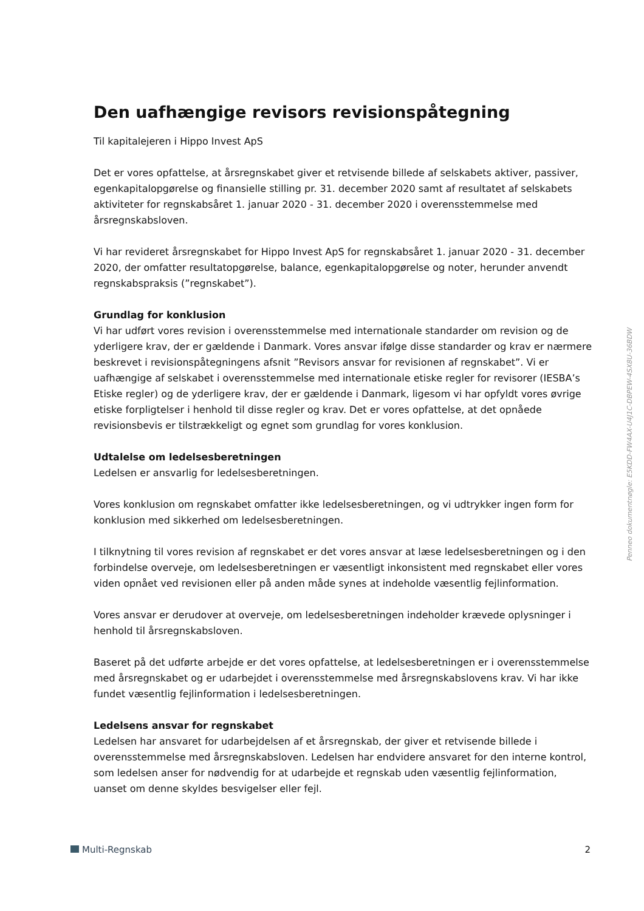Den uafhængige revisors revisionspåtegning
Til kapitalejeren i Hippo Invest ApS
Det er vores opfattelse, at årsregnskabet giver et retvisende billede af selskabets aktiver, passiver, egenkapitalopgørelse og finansielle stilling pr. 31. december 2020 samt af resultatet af selskabets aktiviteter for regnskabsåret 1. januar 2020 - 31. december 2020 i overensstemmelse med årsregnskabsloven.
Vi har revideret årsregnskabet for Hippo Invest ApS for regnskabsåret 1. januar 2020 - 31. december 2020, der omfatter resultatopgørelse, balance, egenkapitalopgørelse og noter, herunder anvendt regnskabspraksis (”regnskabet”).
Grundlag for konklusion
Vi har udført vores revision i overensstemmelse med internationale standarder om revision og de yderligere krav, der er gældende i Danmark. Vores ansvar ifølge disse standarder og krav er nærmere beskrevet i revisionspåtegningens afsnit ”Revisors ansvar for revisionen af regnskabet”. Vi er uafhængige af selskabet i overensstemmelse med internationale etiske regler for revisorer (IESBA’s Etiske regler) og de yderligere krav, der er gældende i Danmark, ligesom vi har opfyldt vores øvrige etiske forpligtelser i henhold til disse regler og krav. Det er vores opfattelse, at det opnåede revisionsbevis er tilstrækkeligt og egnet som grundlag for vores konklusion.
Udtalelse om ledelsesberetningen
Ledelsen er ansvarlig for ledelsesberetningen.
Vores konklusion om regnskabet omfatter ikke ledelsesberetningen, og vi udtrykker ingen form for konklusion med sikkerhed om ledelsesberetningen.
I tilknytning til vores revision af regnskabet er det vores ansvar at læse ledelsesberetningen og i den forbindelse overveje, om ledelsesberetningen er væsentligt inkonsistent med regnskabet eller vores viden opnået ved revisionen eller på anden måde synes at indeholde væsentlig fejlinformation.
Vores ansvar er derudover at overveje, om ledelsesberetningen indeholder krævede oplysninger i henhold til årsregnskabsloven.
Baseret på det udførte arbejde er det vores opfattelse, at ledelsesberetningen er i overensstemmelse med årsregnskabet og er udarbejdet i overensstemmelse med årsregnskabslovens krav. Vi har ikke fundet væsentlig fejlinformation i ledelsesberetningen.
Ledelsens ansvar for regnskabet
Ledelsen har ansvaret for udarbejdelsen af et årsregnskab, der giver et retvisende billede i overensstemmelse med årsregnskabsloven. Ledelsen har endvidere ansvaret for den interne kontrol, som ledelsen anser for nødvendig for at udarbejde et regnskab uden væsentlig fejlinformation, uanset om denne skyldes besvigelser eller fejl.
Penneo dokumentnøgle: E5KDD-FW4AX-U4J1C-DBPEW-4SX8U-36BDW
Multi-Regnskab 2